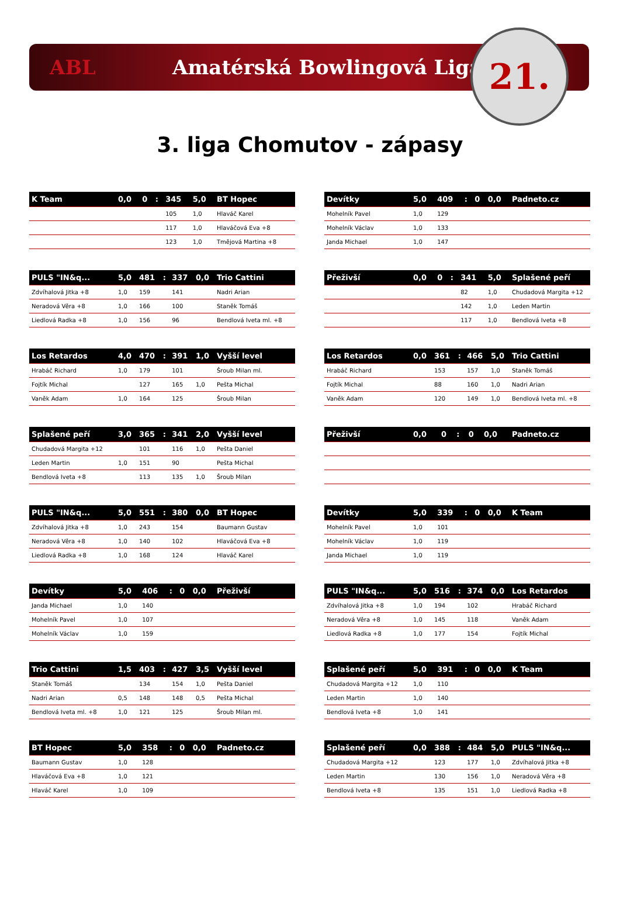ABL Amatérská Bowlingová Liga
21.
3. liga Chomutov - zápasy
| K Team | 0,0 | 0 | : | 345 | 5,0 | BT Hopec |
| --- | --- | --- | --- | --- | --- | --- |
| | | | | 105 | 1,0 | Hlaváč Karel |
| | | | | 117 | 1,0 | Hlaváčová Eva +8 |
| | | | | 123 | 1,0 | Tmějová Martina +8 |
| Devítky | 5,0 | 409 | : | 0 | 0,0 | Padneto.cz |
| --- | --- | --- | --- | --- | --- | --- |
| Mohelník Pavel | 1,0 | 129 | | | | |
| Mohelník Václav | 1,0 | 133 | | | | |
| Janda Michael | 1,0 | 147 | | | | |
| PULS "IN&q... | 5,0 | 481 | : | 337 | 0,0 | Trio Cattini |
| --- | --- | --- | --- | --- | --- | --- |
| Zdvíhalová Jitka +8 | 1,0 | 159 | | 141 | | Nadri Arian |
| Neradová Věra +8 | 1,0 | 166 | | 100 | | Staněk Tomáš |
| Liedlová Radka +8 | 1,0 | 156 | | 96 | | Bendlová Iveta ml. +8 |
| Přeživší | 0,0 | 0 | : | 341 | 5,0 | Splašené peří |
| --- | --- | --- | --- | --- | --- | --- |
| | | | | 82 | 1,0 | Chudadová Margita +12 |
| | | | | 142 | 1,0 | Leden Martin |
| | | | | 117 | 1,0 | Bendlová Iveta +8 |
| Los Retardos | 4,0 | 470 | : | 391 | 1,0 | Vyšší level |
| --- | --- | --- | --- | --- | --- | --- |
| Hrabáč Richard | 1,0 | 179 | | 101 | | Šroub Milan ml. |
| Fojtík Michal | | 127 | | 165 | 1,0 | Pešta Michal |
| Vaněk Adam | 1,0 | 164 | | 125 | | Šroub Milan |
| Los Retardos | 0,0 | 361 | : | 466 | 5,0 | Trio Cattini |
| --- | --- | --- | --- | --- | --- | --- |
| Hrabáč Richard | | 153 | | 157 | 1,0 | Staněk Tomáš |
| Fojtík Michal | | 88 | | 160 | 1,0 | Nadri Arian |
| Vaněk Adam | | 120 | | 149 | 1,0 | Bendlová Iveta ml. +8 |
| Splašené peří | 3,0 | 365 | : | 341 | 2,0 | Vyšší level |
| --- | --- | --- | --- | --- | --- | --- |
| Chudadová Margita +12 | | 101 | | 116 | 1,0 | Pešta Daniel |
| Leden Martin | 1,0 | 151 | | 90 | | Pešta Michal |
| Bendlová Iveta +8 | | 113 | | 135 | 1,0 | Šroub Milan |
| Přeživší | 0,0 | 0 | : | 0 | 0,0 | Padneto.cz |
| --- | --- | --- | --- | --- | --- | --- |
| PULS "IN&q... | 5,0 | 551 | : | 380 | 0,0 | BT Hopec |
| --- | --- | --- | --- | --- | --- | --- |
| Zdvíhalová Jitka +8 | 1,0 | 243 | | 154 | | Baumann Gustav |
| Neradová Věra +8 | 1,0 | 140 | | 102 | | Hlaváčová Eva +8 |
| Liedlová Radka +8 | 1,0 | 168 | | 124 | | Hlaváč Karel |
| Devítky | 5,0 | 339 | : | 0 | 0,0 | K Team |
| --- | --- | --- | --- | --- | --- | --- |
| Mohelník Pavel | 1,0 | 101 | | | | |
| Mohelník Václav | 1,0 | 119 | | | | |
| Janda Michael | 1,0 | 119 | | | | |
| Devítky | 5,0 | 406 | : | 0 | 0,0 | Přeživší |
| --- | --- | --- | --- | --- | --- | --- |
| Janda Michael | 1,0 | 140 | | | | |
| Mohelník Pavel | 1,0 | 107 | | | | |
| Mohelník Václav | 1,0 | 159 | | | | |
| PULS "IN&q... | 5,0 | 516 | : | 374 | 0,0 | Los Retardos |
| --- | --- | --- | --- | --- | --- | --- |
| Zdvíhalová Jitka +8 | 1,0 | 194 | | 102 | | Hrabáč Richard |
| Neradová Věra +8 | 1,0 | 145 | | 118 | | Vaněk Adam |
| Liedlová Radka +8 | 1,0 | 177 | | 154 | | Fojtík Michal |
| Trio Cattini | 1,5 | 403 | : | 427 | 3,5 | Vyšší level |
| --- | --- | --- | --- | --- | --- | --- |
| Staněk Tomáš | | 134 | | 154 | 1,0 | Pešta Daniel |
| Nadri Arian | 0,5 | 148 | | 148 | 0,5 | Pešta Michal |
| Bendlová Iveta ml. +8 | 1,0 | 121 | | 125 | | Šroub Milan ml. |
| Splašené peří | 5,0 | 391 | : | 0 | 0,0 | K Team |
| --- | --- | --- | --- | --- | --- | --- |
| Chudadová Margita +12 | 1,0 | 110 | | | | |
| Leden Martin | 1,0 | 140 | | | | |
| Bendlová Iveta +8 | 1,0 | 141 | | | | |
| BT Hopec | 5,0 | 358 | : | 0 | 0,0 | Padneto.cz |
| --- | --- | --- | --- | --- | --- | --- |
| Baumann Gustav | 1,0 | 128 | | | | |
| Hlaváčová Eva +8 | 1,0 | 121 | | | | |
| Hlaváč Karel | 1,0 | 109 | | | | |
| Splašené peří | 0,0 | 388 | : | 484 | 5,0 | PULS "IN&q... |
| --- | --- | --- | --- | --- | --- | --- |
| Chudadová Margita +12 | | 123 | | 177 | 1,0 | Zdvíhalová Jitka +8 |
| Leden Martin | | 130 | | 156 | 1,0 | Neradová Věra +8 |
| Bendlová Iveta +8 | | 135 | | 151 | 1,0 | Liedlová Radka +8 |